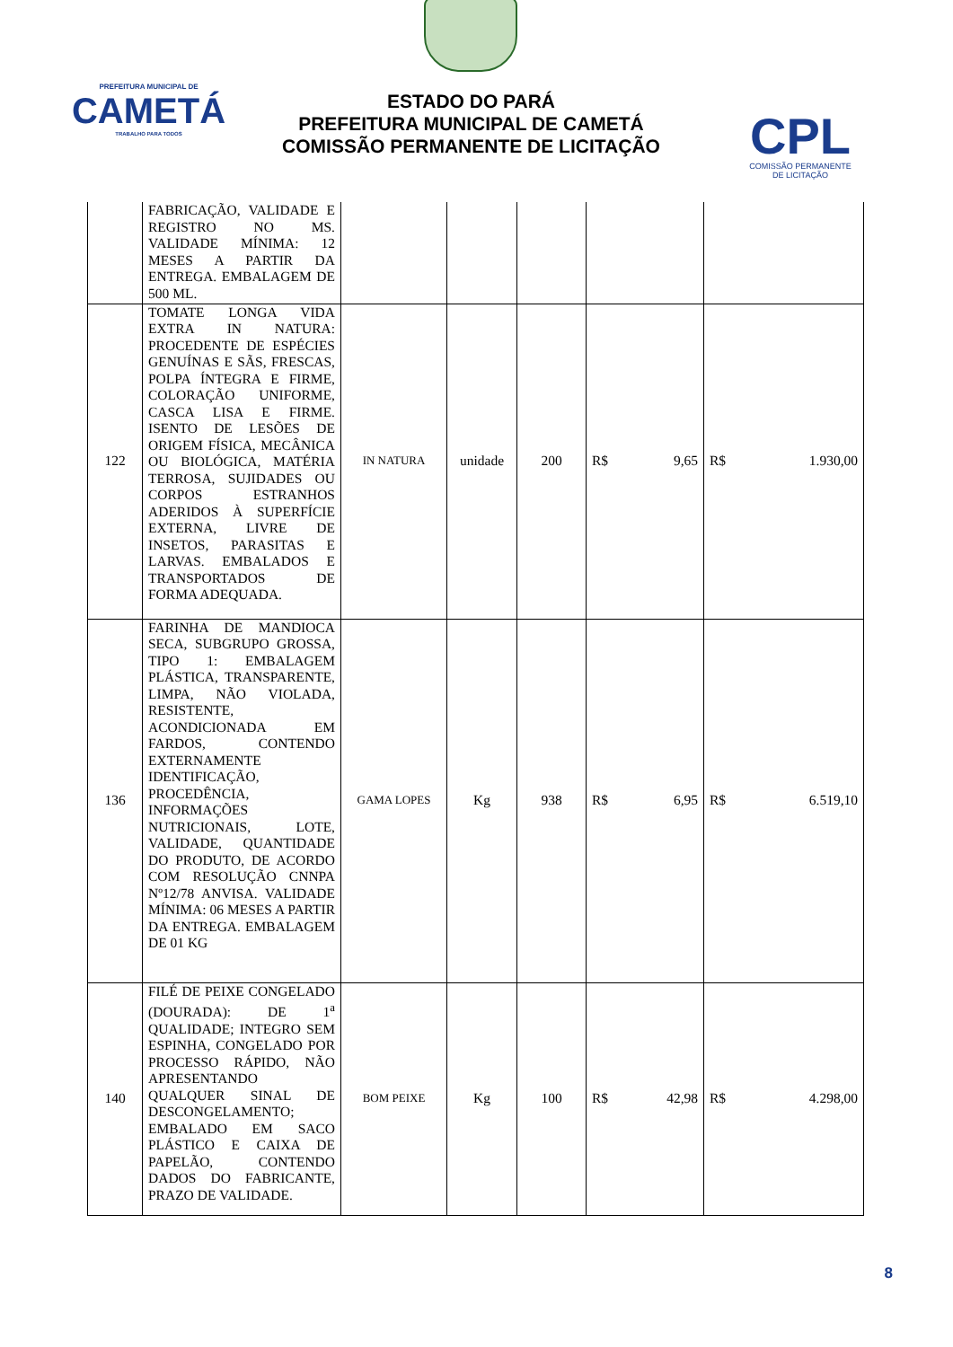PREFEITURA MUNICIPAL DE
CAMETÁ
TRABALHO PARA TODOS
ESTADO DO PARÁ
PREFEITURA MUNICIPAL DE CAMETÁ
COMISSÃO PERMANENTE DE LICITAÇÃO
CPL
COMISSÃO PERMANENTE
DE LICITAÇÃO
| | FABRICAÇÃO, VALIDADE E REGISTRO NO MS. VALIDADE MÍNIMA: 12 MESES A PARTIR DA ENTREGA. EMBALAGEM DE 500 ML. | | | | | |
| 122 | TOMATE LONGA VIDA EXTRA IN NATURA: PROCEDENTE DE ESPÉCIES GENUÍNAS E SÃS, FRESCAS, POLPA ÍNTEGRA E FIRME, COLORAÇÃO UNIFORME, CASCA LISA E FIRME. ISENTO DE LESÕES DE ORIGEM FÍSICA, MECÂNICA OU BIOLÓGICA, MATÉRIA TERROSA, SUJIDADES OU CORPOS ESTRANHOS ADERIDOS À SUPERFÍCIE EXTERNA, LIVRE DE INSETOS, PARASITAS E LARVAS. EMBALADOS E TRANSPORTADOS DE FORMA ADEQUADA. | IN NATURA | unidade | 200 | R$ 9,65 | R$ 1.930,00 |
| 136 | FARINHA DE MANDIOCA SECA, SUBGRUPO GROSSA, TIPO 1: EMBALAGEM PLÁSTICA, TRANSPARENTE, LIMPA, NÃO VIOLADA, RESISTENTE, ACONDICIONADA EM FARDOS, CONTENDO EXTERNAMENTE IDENTIFICAÇÃO, PROCEDÊNCIA, INFORMAÇÕES NUTRICIONAIS, LOTE, VALIDADE, QUANTIDADE DO PRODUTO, DE ACORDO COM RESOLUÇÃO CNNPA Nº12/78 ANVISA. VALIDADE MÍNIMA: 06 MESES A PARTIR DA ENTREGA. EMBALAGEM DE 01 KG | GAMA LOPES | Kg | 938 | R$ 6,95 | R$ 6.519,10 |
| 140 | FILÉ DE PEIXE CONGELADO (DOURADA): DE 1<sup>a</sup> QUALIDADE; INTEGRO SEM ESPINHA, CONGELADO POR PROCESSO RÁPIDO, NÃO APRESENTANDO QUALQUER SINAL DE DESCONGELAMENTO; EMBALADO EM SACO PLÁSTICO E CAIXA DE PAPELÃO, CONTENDO DADOS DO FABRICANTE, PRAZO DE VALIDADE. | BOM PEIXE | Kg | 100 | R$ 42,98 | R$ 4.298,00 |
8